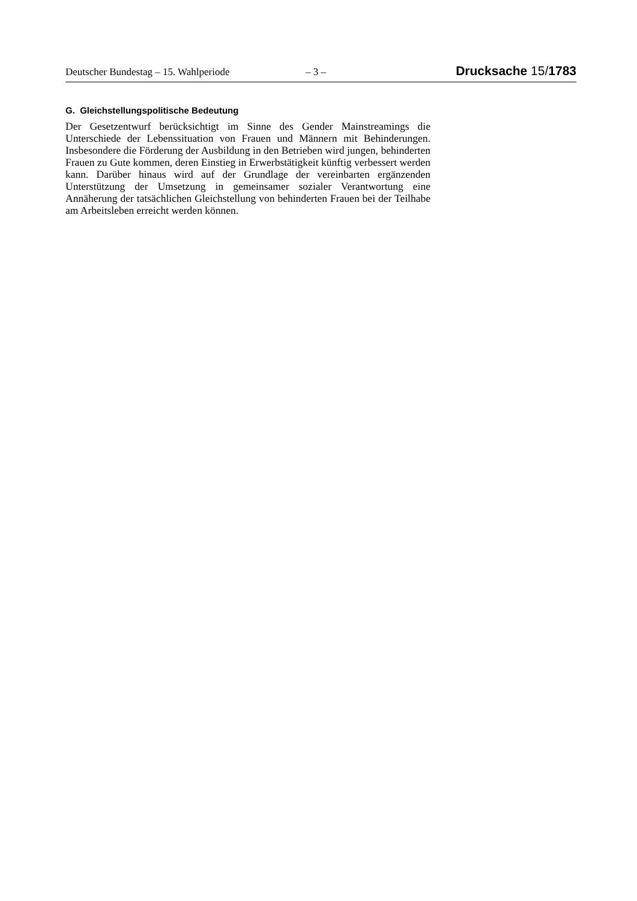Deutscher Bundestag – 15. Wahlperiode – 3 – Drucksache 15/1783
G. Gleichstellungspolitische Bedeutung
Der Gesetzentwurf berücksichtigt im Sinne des Gender Mainstreamings die Unterschiede der Lebenssituation von Frauen und Männern mit Behinderungen. Insbesondere die Förderung der Ausbildung in den Betrieben wird jungen, behinderten Frauen zu Gute kommen, deren Einstieg in Erwerbstätigkeit künftig verbessert werden kann. Darüber hinaus wird auf der Grundlage der vereinbarten ergänzenden Unterstützung der Umsetzung in gemeinsamer sozialer Verantwortung eine Annäherung der tatsächlichen Gleichstellung von behinderten Frauen bei der Teilhabe am Arbeitsleben erreicht werden können.